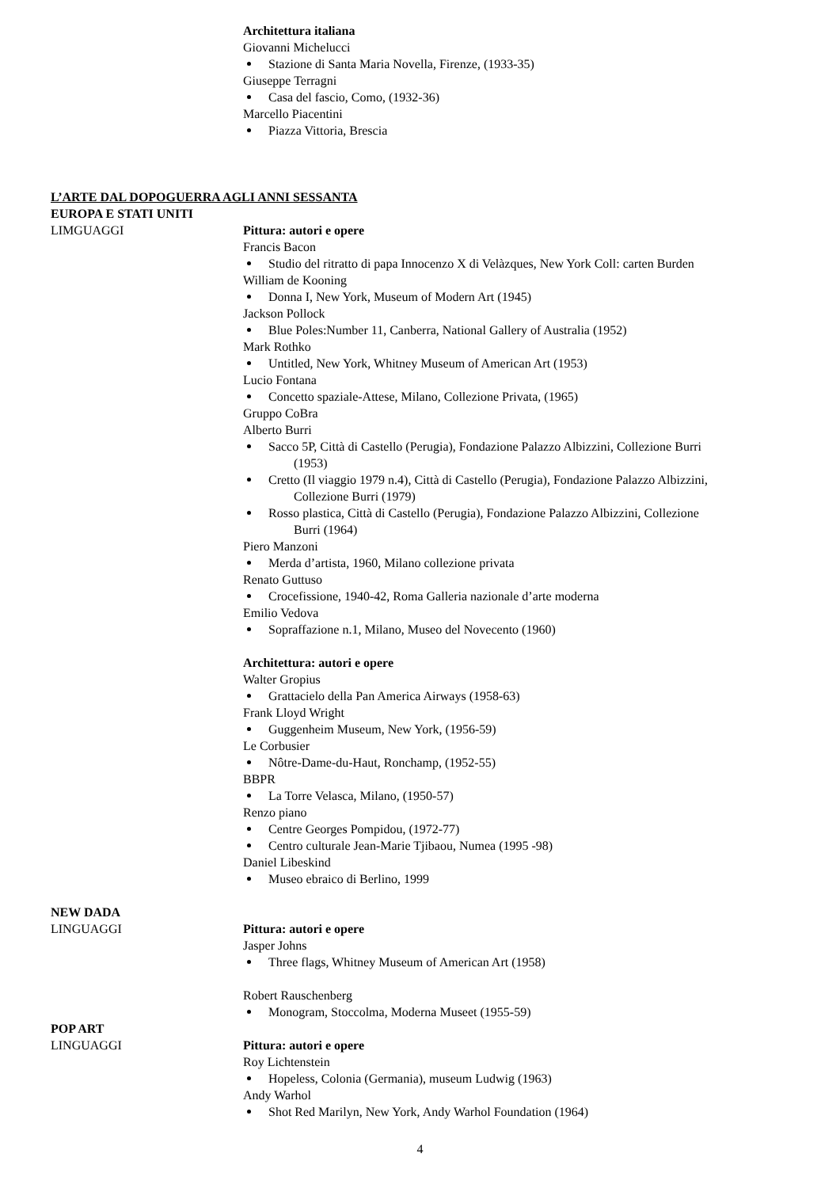Architettura italiana
Giovanni Michelucci
Stazione di Santa Maria Novella, Firenze, (1933-35)
Giuseppe Terragni
Casa del fascio, Como, (1932-36)
Marcello Piacentini
Piazza Vittoria, Brescia
L’ARTE DAL DOPOGUERRA AGLI ANNI SESSANTA
EUROPA E STATI UNITI
LIMGUAGGI Pittura: autori e opere
Francis Bacon
Studio del ritratto di papa Innocenzo X di Velàzques, New York Coll: carten Burden
William de Kooning
Donna I, New York, Museum of Modern Art (1945)
Jackson Pollock
Blue Poles:Number 11, Canberra, National Gallery of Australia (1952)
Mark Rothko
Untitled, New York, Whitney Museum of American Art (1953)
Lucio Fontana
Concetto spaziale-Attese, Milano, Collezione Privata, (1965)
Gruppo CoBra
Alberto Burri
Sacco 5P, Città di Castello (Perugia), Fondazione Palazzo Albizzini, Collezione Burri
(1953)
Cretto (Il viaggio 1979 n.4), Città di Castello (Perugia), Fondazione Palazzo Albizzini,
Collezione Burri (1979)
Rosso plastica, Città di Castello (Perugia), Fondazione Palazzo Albizzini, Collezione
Burri (1964)
Piero Manzoni
Merda d’artista, 1960, Milano collezione privata
Renato Guttuso
Crocefissione, 1940-42, Roma Galleria nazionale d’arte moderna
Emilio Vedova
Sopraffazione n.1, Milano, Museo del Novecento (1960)
Architettura: autori e opere
Walter Gropius
Grattacielo della Pan America Airways (1958-63)
Frank Lloyd Wright
Guggenheim Museum, New York, (1956-59)
Le Corbusier
Nôtre-Dame-du-Haut, Ronchamp, (1952-55)
BBPR
La Torre Velasca, Milano, (1950-57)
Renzo piano
Centre Georges Pompidou, (1972-77)
Centro culturale Jean-Marie Tjibaou, Numea (1995 -98)
Daniel Libeskind
Museo ebraico di Berlino, 1999
NEW DADA
LINGUAGGI Pittura: autori e opere
Jasper Johns
Three flags, Whitney Museum of American Art (1958)
Robert Rauschenberg
Monogram, Stoccolma, Moderna Museet (1955-59)
POP ART
LINGUAGGI Pittura: autori e opere
Roy Lichtenstein
Hopeless, Colonia (Germania), museum Ludwig (1963)
Andy Warhol
Shot Red Marilyn, New York, Andy Warhol Foundation (1964)
4